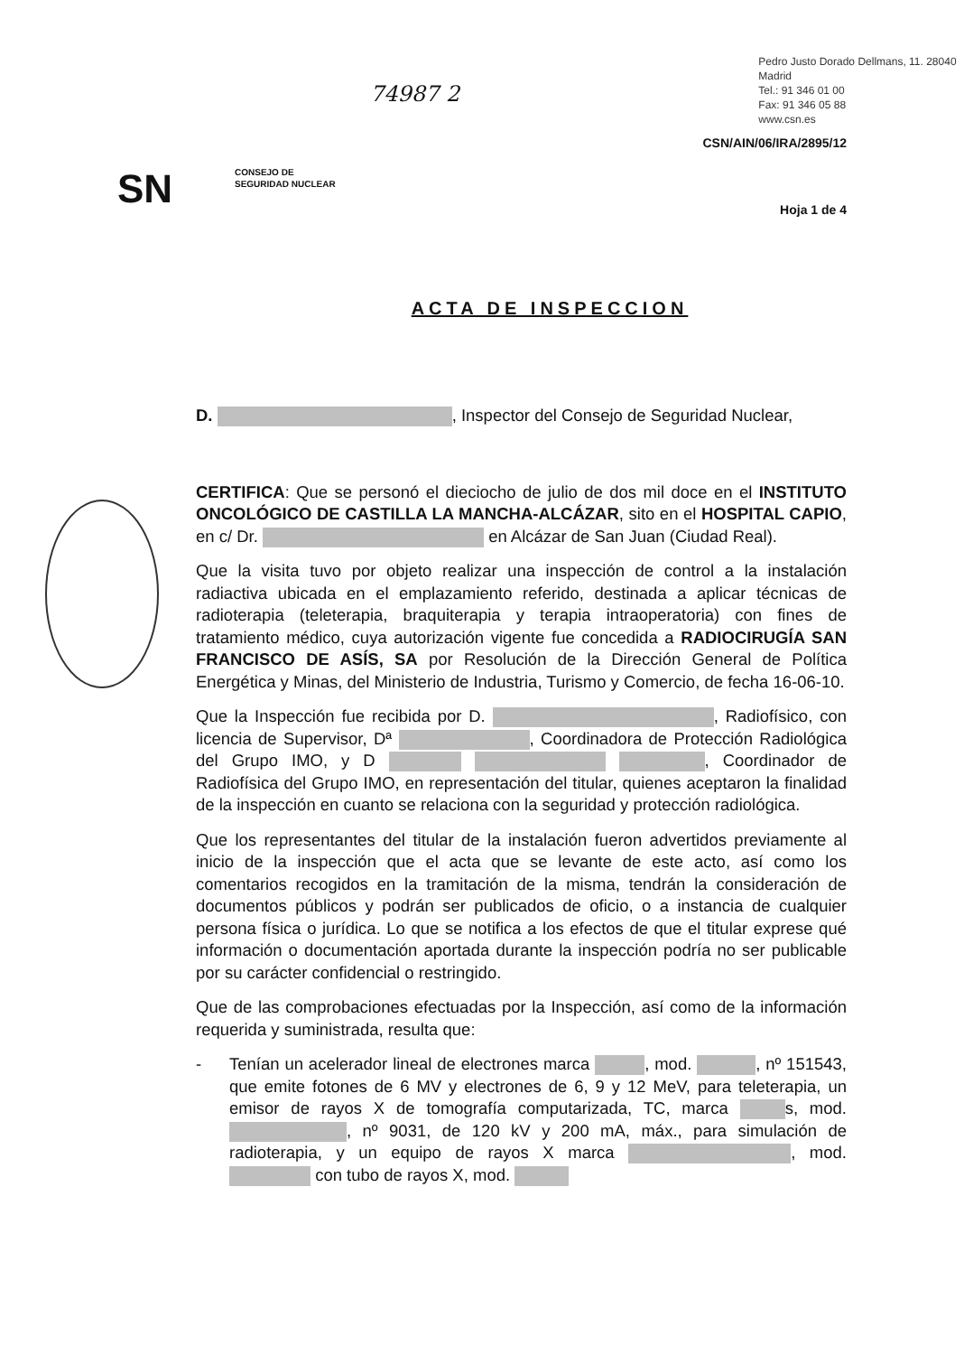74987 2
Pedro Justo Dorado Dellmans, 11. 28040 Madrid
Tel.: 91 346 01 00
Fax: 91 346 05 88
www.csn.es
CSN/AIN/06/IRA/2895/12
SN
CONSEJO DE
SEGURIDAD NUCLEAR
Hoja 1 de 4
ACTA DE INSPECCION
D. , Inspector del Consejo de Seguridad Nuclear,
CERTIFICA: Que se personó el dieciocho de julio de dos mil doce en el INSTITUTO ONCOLÓGICO DE CASTILLA LA MANCHA-ALCÁZAR, sito en el HOSPITAL CAPIO, en c/ Dr. en Alcázar de San Juan (Ciudad Real).
Que la visita tuvo por objeto realizar una inspección de control a la instalación radiactiva ubicada en el emplazamiento referido, destinada a aplicar técnicas de radioterapia (teleterapia, braquiterapia y terapia intraoperatoria) con fines de tratamiento médico, cuya autorización vigente fue concedida a RADIOCIRUGÍA SAN FRANCISCO DE ASÍS, SA por Resolución de la Dirección General de Política Energética y Minas, del Ministerio de Industria, Turismo y Comercio, de fecha 16-06-10.
Que la Inspección fue recibida por D. , Radiofísico, con licencia de Supervisor, Dª , Coordinadora de Protección Radiológica del Grupo IMO, y D , Coordinador de Radiofísica del Grupo IMO, en representación del titular, quienes aceptaron la finalidad de la inspección en cuanto se relaciona con la seguridad y protección radiológica.
Que los representantes del titular de la instalación fueron advertidos previamente al inicio de la inspección que el acta que se levante de este acto, así como los comentarios recogidos en la tramitación de la misma, tendrán la consideración de documentos públicos y podrán ser publicados de oficio, o a instancia de cualquier persona física o jurídica. Lo que se notifica a los efectos de que el titular exprese qué información o documentación aportada durante la inspección podría no ser publicable por su carácter confidencial o restringido.
Que de las comprobaciones efectuadas por la Inspección, así como de la información requerida y suministrada, resulta que:
- Tenían un acelerador lineal de electrones marca , mod. , nº 151543, que emite fotones de 6 MV y electrones de 6, 9 y 12 MeV, para teleterapia, un emisor de rayos X de tomografía computarizada, TC, marca s, mod. , nº 9031, de 120 kV y 200 mA, máx., para simulación de radioterapia, y un equipo de rayos X marca , mod. con tubo de rayos X, mod.